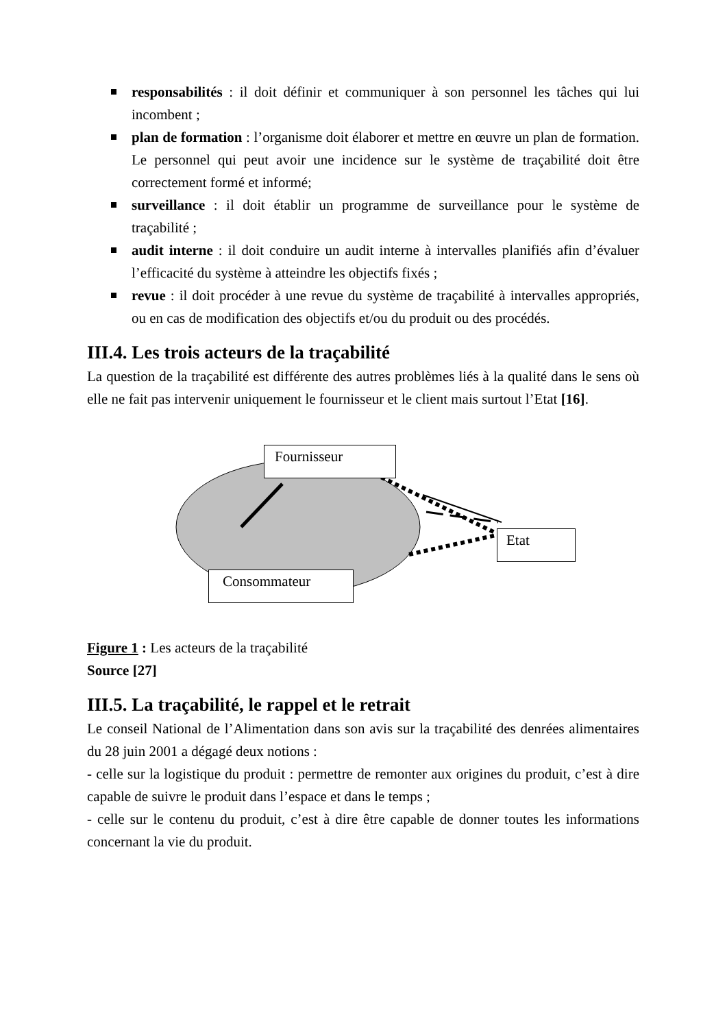responsabilités : il doit définir et communiquer à son personnel les tâches qui lui incombent ;
plan de formation : l’organisme doit élaborer et mettre en œuvre un plan de formation. Le personnel qui peut avoir une incidence sur le système de traçabilité doit être correctement formé et informé;
surveillance : il doit établir un programme de surveillance pour le système de traçabilité ;
audit interne : il doit conduire un audit interne à intervalles planifiés afin d’évaluer l’efficacité du système à atteindre les objectifs fixés ;
revue : il doit procéder à une revue du système de traçabilité à intervalles appropriés, ou en cas de modification des objectifs et/ou du produit ou des procédés.
III.4. Les trois acteurs de la traçabilité
La question de la traçabilité est différente des autres problèmes liés à la qualité dans le sens où elle ne fait pas intervenir uniquement le fournisseur et le client mais surtout l’Etat [16].
Fournisseur
Consommateur
Etat
Figure 1 : Les acteurs de la traçabilité
Source [27]
III.5. La traçabilité, le rappel et le retrait
Le conseil National de l’Alimentation dans son avis sur la traçabilité des denrées alimentaires du 28 juin 2001 a dégagé deux notions :
- celle sur la logistique du produit : permettre de remonter aux origines du produit, c’est à dire capable de suivre le produit dans l’espace et dans le temps ;
- celle sur le contenu du produit, c’est à dire être capable de donner toutes les informations concernant la vie du produit.